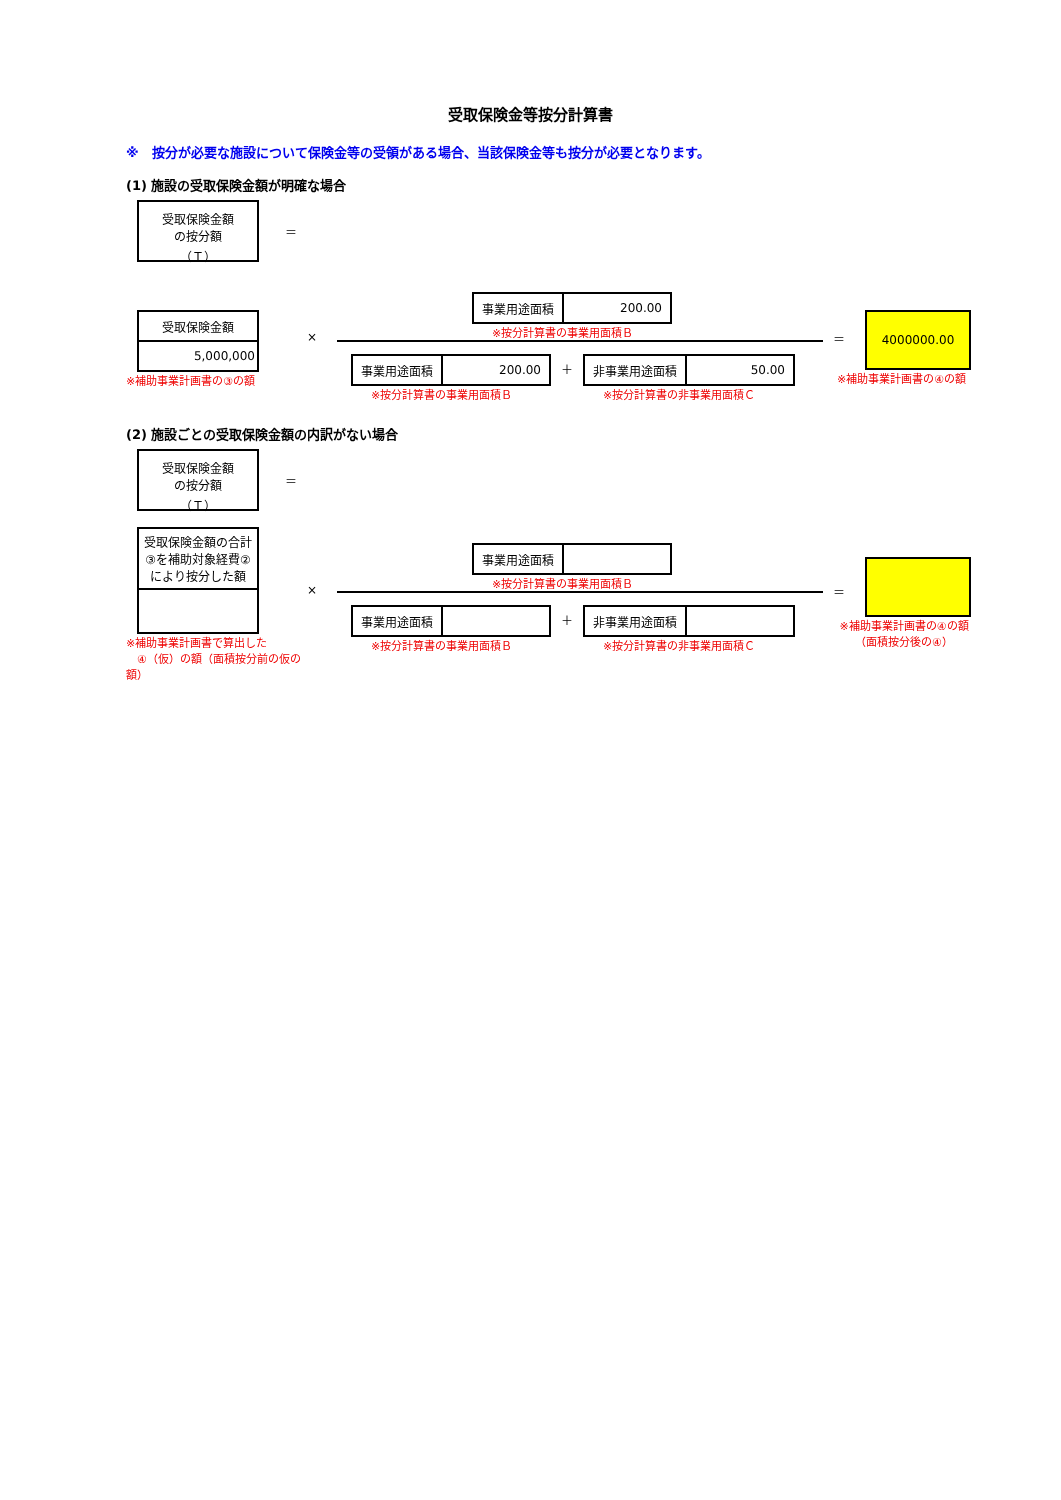受取保険金等按分計算書
※　按分が必要な施設について保険金等の受領がある場合、当該保険金等も按分が必要となります。
(1) 施設の受取保険金額が明確な場合
受取保険金額
の按分額
（Ｔ）
＝
| 受取保険金額 |
| 5,000,000 |
※補助事業計画書の③の額
×
| 事業用途面積 | 200.00 |
※按分計算書の事業用面積Ｂ
| 事業用途面積 | 200.00 |
※按分計算書の事業用面積Ｂ
＋
| 非事業用途面積 | 50.00 |
※按分計算書の非事業用面積Ｃ
＝
4000000.00
※補助事業計画書の④の額
(2) 施設ごとの受取保険金額の内訳がない場合
受取保険金額
の按分額
（Ｔ）
＝
| 受取保険金額の合計③を補助対象経費②により按分した額 |
※補助事業計画書で算出した
　④（仮）の額（面積按分前の仮の額）
×
| 事業用途面積 | |
※按分計算書の事業用面積Ｂ
| 事業用途面積 | |
※按分計算書の事業用面積Ｂ
＋
| 非事業用途面積 | |
※按分計算書の非事業用面積Ｃ
＝
※補助事業計画書の④の額
（面積按分後の④）